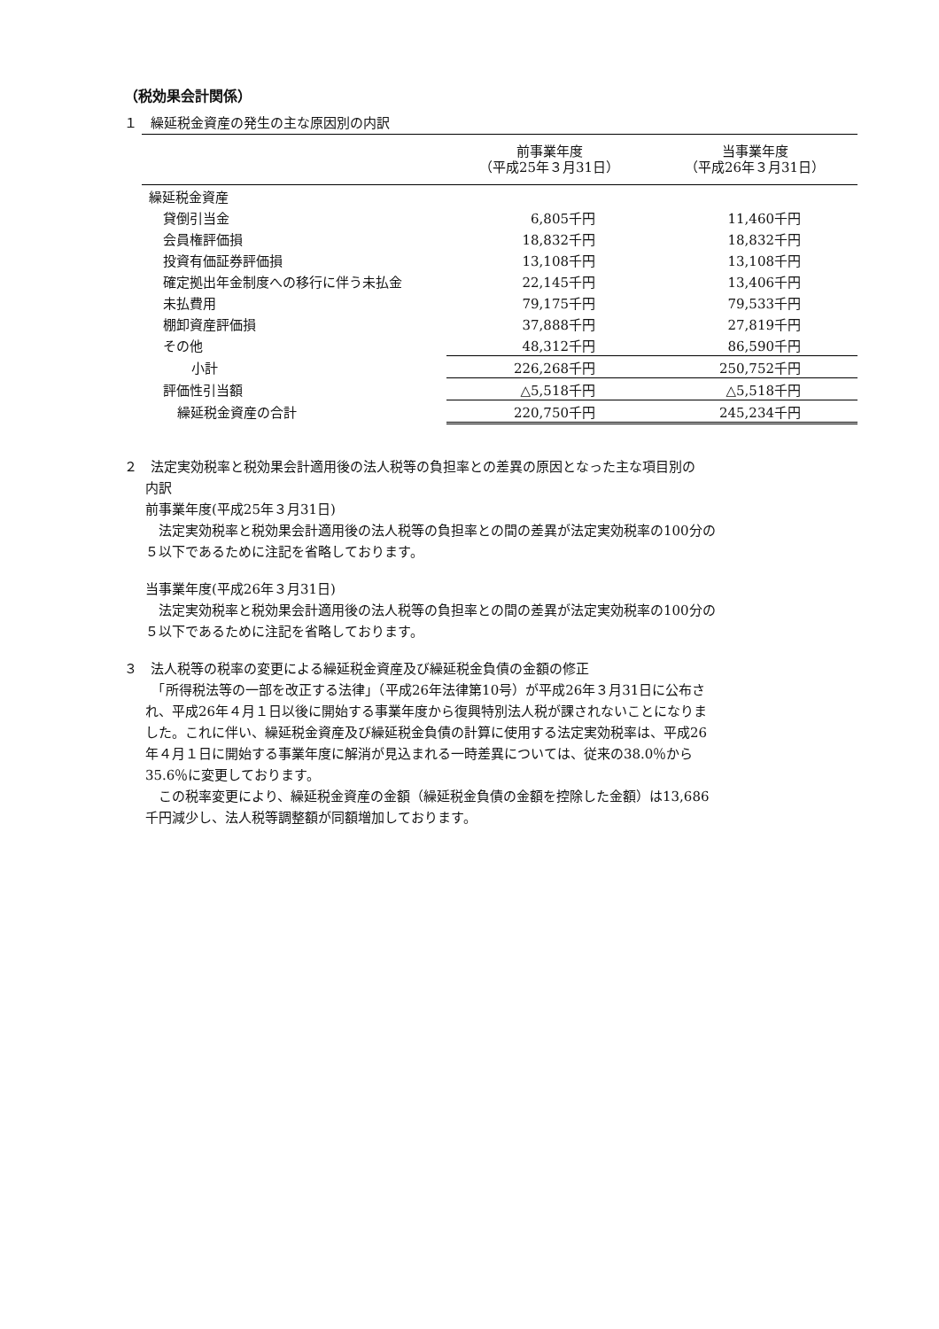（税効果会計関係）
１　繰延税金資産の発生の主な原因別の内訳
| | 前事業年度 （平成25年３月31日） | 当事業年度 （平成26年３月31日） |
| --- | --- | --- |
| 繰延税金資産 | | |
| 貸倒引当金 | 6,805千円 | 11,460千円 |
| 会員権評価損 | 18,832千円 | 18,832千円 |
| 投資有価証券評価損 | 13,108千円 | 13,108千円 |
| 確定拠出年金制度への移行に伴う未払金 | 22,145千円 | 13,406千円 |
| 未払費用 | 79,175千円 | 79,533千円 |
| 棚卸資産評価損 | 37,888千円 | 27,819千円 |
| その他 | 48,312千円 | 86,590千円 |
| 小計 | 226,268千円 | 250,752千円 |
| 評価性引当額 | △5,518千円 | △5,518千円 |
| 繰延税金資産の合計 | 220,750千円 | 245,234千円 |
２　法定実効税率と税効果会計適用後の法人税等の負担率との差異の原因となった主な項目別の
内訳
前事業年度(平成25年３月31日)
　法定実効税率と税効果会計適用後の法人税等の負担率との間の差異が法定実効税率の100分の
５以下であるために注記を省略しております。
当事業年度(平成26年３月31日)
　法定実効税率と税効果会計適用後の法人税等の負担率との間の差異が法定実効税率の100分の
５以下であるために注記を省略しております。
３　法人税等の税率の変更による繰延税金資産及び繰延税金負債の金額の修正
　「所得税法等の一部を改正する法律」（平成26年法律第10号）が平成26年３月31日に公布さ
れ、平成26年４月１日以後に開始する事業年度から復興特別法人税が課されないことになりま
した。これに伴い、繰延税金資産及び繰延税金負債の計算に使用する法定実効税率は、平成26
年４月１日に開始する事業年度に解消が見込まれる一時差異については、従来の38.0％から
35.6％に変更しております。
　この税率変更により、繰延税金資産の金額（繰延税金負債の金額を控除した金額）は13,686
千円減少し、法人税等調整額が同額増加しております。